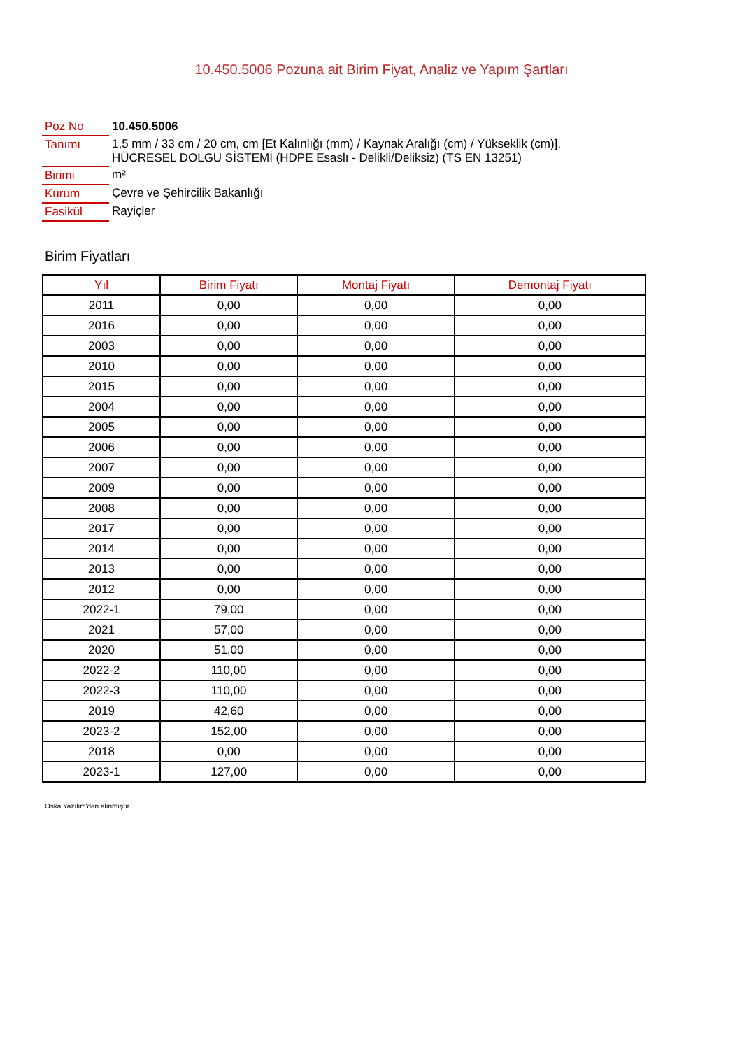10.450.5006 Pozuna ait Birim Fiyat, Analiz ve Yapım Şartları
| Poz No | 10.450.5006 |
| Tanımı | 1,5 mm / 33 cm / 20 cm, cm [Et Kalınlığı (mm) / Kaynak Aralığı (cm) / Yükseklik (cm)], HÜCRESEL DOLGU SİSTEMİ (HDPE Esaslı - Delikli/Deliksiz) (TS EN 13251) |
| Birimi | m² |
| Kurum | Çevre ve Şehircilik Bakanlığı |
| Fasikül | Rayiçler |
Birim Fiyatları
| Yıl | Birim Fiyatı | Montaj Fiyatı | Demontaj Fiyatı |
| --- | --- | --- | --- |
| 2011 | 0,00 | 0,00 | 0,00 |
| 2016 | 0,00 | 0,00 | 0,00 |
| 2003 | 0,00 | 0,00 | 0,00 |
| 2010 | 0,00 | 0,00 | 0,00 |
| 2015 | 0,00 | 0,00 | 0,00 |
| 2004 | 0,00 | 0,00 | 0,00 |
| 2005 | 0,00 | 0,00 | 0,00 |
| 2006 | 0,00 | 0,00 | 0,00 |
| 2007 | 0,00 | 0,00 | 0,00 |
| 2009 | 0,00 | 0,00 | 0,00 |
| 2008 | 0,00 | 0,00 | 0,00 |
| 2017 | 0,00 | 0,00 | 0,00 |
| 2014 | 0,00 | 0,00 | 0,00 |
| 2013 | 0,00 | 0,00 | 0,00 |
| 2012 | 0,00 | 0,00 | 0,00 |
| 2022-1 | 79,00 | 0,00 | 0,00 |
| 2021 | 57,00 | 0,00 | 0,00 |
| 2020 | 51,00 | 0,00 | 0,00 |
| 2022-2 | 110,00 | 0,00 | 0,00 |
| 2022-3 | 110,00 | 0,00 | 0,00 |
| 2019 | 42,60 | 0,00 | 0,00 |
| 2023-2 | 152,00 | 0,00 | 0,00 |
| 2018 | 0,00 | 0,00 | 0,00 |
| 2023-1 | 127,00 | 0,00 | 0,00 |
Oska Yazılım'dan alınmıştır.